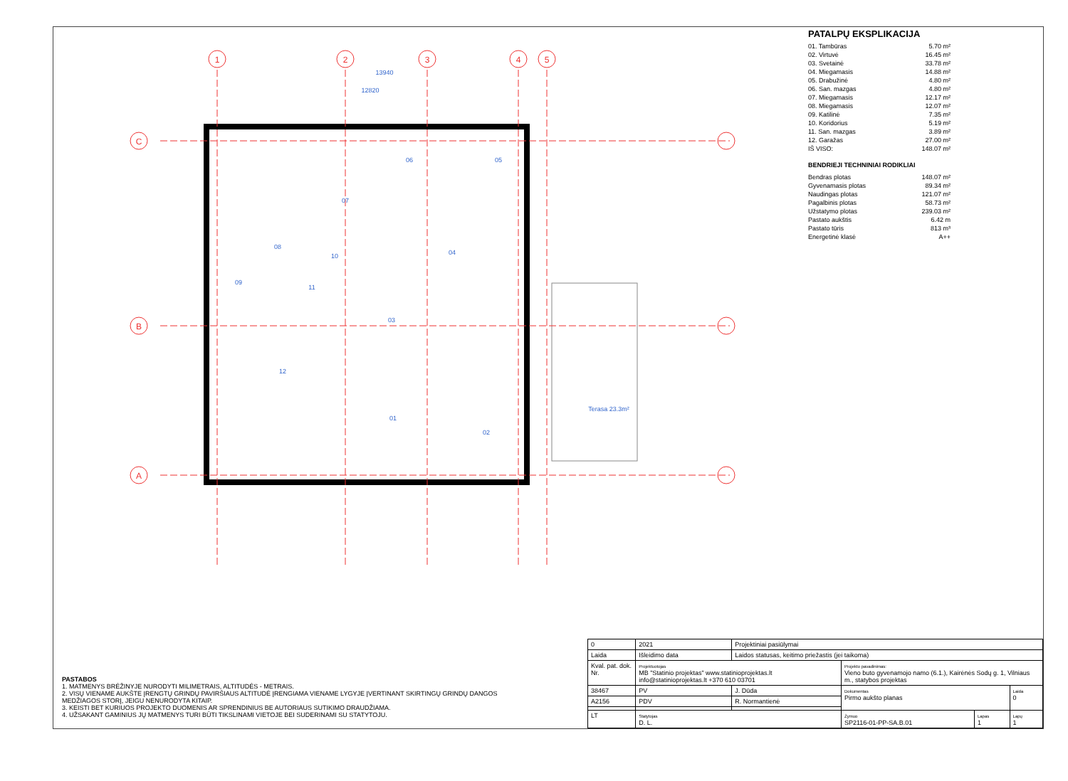1
2
3
4
5
C
B
A
13940
12820
08
07
06
05
04
10
09
11
03
12
01
02
Terasa 23.3m²
PATALPŲ EKSPLIKACIJA
| 01. Tambūras | 5.70 m² |
| 02. Virtuvė | 16.45 m² |
| 03. Svetainė | 33.78 m² |
| 04. Miegamasis | 14.88 m² |
| 05. Drabužinė | 4.80 m² |
| 06. San. mazgas | 4.80 m² |
| 07. Miegamasis | 12.17 m² |
| 08. Miegamasis | 12.07 m² |
| 09. Katilinė | 7.35 m² |
| 10. Koridorius | 5.19 m² |
| 11. San. mazgas | 3.89 m² |
| 12. Garažas | 27.00 m² |
| IŠ VISO: | 148.07 m² |
BENDRIEJI TECHNINIAI RODIKLIAI
| Bendras plotas | 148.07 m² |
| Gyvenamasis plotas | 89.34 m² |
| Naudingas plotas | 121.07 m² |
| Pagalbinis plotas | 58.73 m² |
| Užstatymo plotas | 239.03 m² |
| Pastato aukštis | 6.42 m |
| Pastato tūris | 813 m³ |
| Energetinė klasė | A++ |
PASTABOS
1. MATMENYS BRĖŽINYJE NURODYTI MILIMETRAIS, ALTITUDĖS - METRAIS.
2. VISŲ VIENAME AUKŠTE ĮRENGTŲ GRINDŲ PAVIRŠIAUS ALTITUDĖ ĮRENGIAMA VIENAME LYGYJE ĮVERTINANT SKIRTINGŲ GRINDŲ DANGOS MEDŽIAGOS STORĮ, JEIGU NENURODYTA KITAIP.
3. KEISTI BET KURIUOS PROJEKTO DUOMENIS AR SPRENDINIUS BE AUTORIAUS SUTIKIMO DRAUDŽIAMA.
4. UŽSAKANT GAMINIUS JŲ MATMENYS TURI BŪTI TIKSLINAMI VIETOJE BEI SUDERINAMI SU STATYTOJU.
| 0 | 2021 | Projektiniai pasiūlymai | | | |
| Laida | Išleidimo data | Laidos statusas, keitimo priežastis (jei taikoma) | | | |
| Kval. pat. dok. Nr. | Projektuotojas MB "Statinio projektas" www.statinioprojektas.lt info@statinioprojektas.lt +370 610 03701 | | Projekto pavadinimas: Vieno buto gyvenamojo namo (6.1.), Kairėnės Sodų g. 1, Vilniaus m., statybos projektas | | |
| 38467 | PV | J. Dūda | Dokumentas Pirmo aukšto planas | | Laida 0 |
| A2156 | PDV | R. Normantienė | | | |
| LT | Statytojas D. L. | | Žymuo SP2116-01-PP-SA.B.01 | Lapas 1 | Lapų 1 |